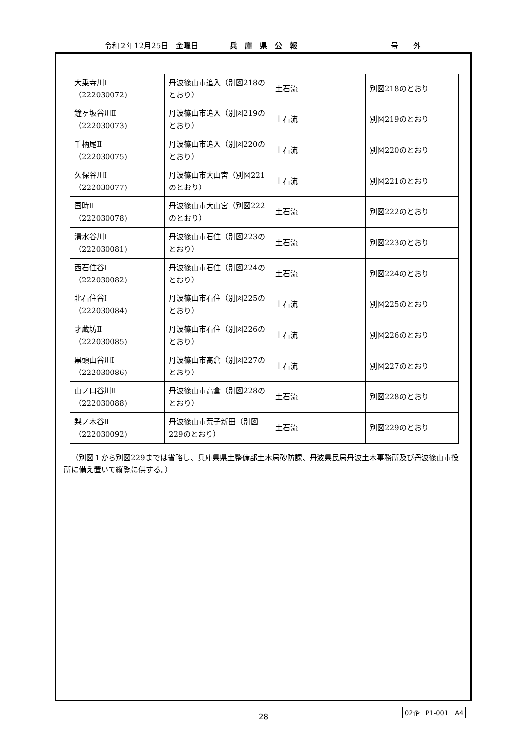令和２年12月25日　金曜日 兵　庫　県　公　報 号　　外
| 大乗寺川Ⅰ （222030072) | 丹波篠山市追入（別図218のとおり） | 土石流 | 別図218のとおり |
| 鐘ヶ坂谷川Ⅱ （222030073) | 丹波篠山市追入（別図219のとおり） | 土石流 | 別図219のとおり |
| 千柄尾Ⅱ （222030075) | 丹波篠山市追入（別図220のとおり） | 土石流 | 別図220のとおり |
| 久保谷川Ⅰ （222030077) | 丹波篠山市大山宮（別図221のとおり） | 土石流 | 別図221のとおり |
| 国時Ⅱ （222030078) | 丹波篠山市大山宮（別図222のとおり） | 土石流 | 別図222のとおり |
| 清水谷川Ⅰ （222030081) | 丹波篠山市石住（別図223のとおり） | 土石流 | 別図223のとおり |
| 西石住谷Ⅰ （222030082) | 丹波篠山市石住（別図224のとおり） | 土石流 | 別図224のとおり |
| 北石住谷Ⅰ （222030084) | 丹波篠山市石住（別図225のとおり） | 土石流 | 別図225のとおり |
| 才蔵坊Ⅱ （222030085) | 丹波篠山市石住（別図226のとおり） | 土石流 | 別図226のとおり |
| 黒頭山谷川Ⅰ （222030086) | 丹波篠山市高倉（別図227のとおり） | 土石流 | 別図227のとおり |
| 山ノ口谷川Ⅱ （222030088) | 丹波篠山市高倉（別図228のとおり） | 土石流 | 別図228のとおり |
| 梨ノ木谷Ⅱ （222030092) | 丹波篠山市荒子新田（別図229のとおり） | 土石流 | 別図229のとおり |
（別図１から別図229までは省略し、兵庫県県土整備部土木局砂防課、丹波県民局丹波土木事務所及び丹波篠山市役所に備え置いて縦覧に供する。）
28
02企　P1-001　A4